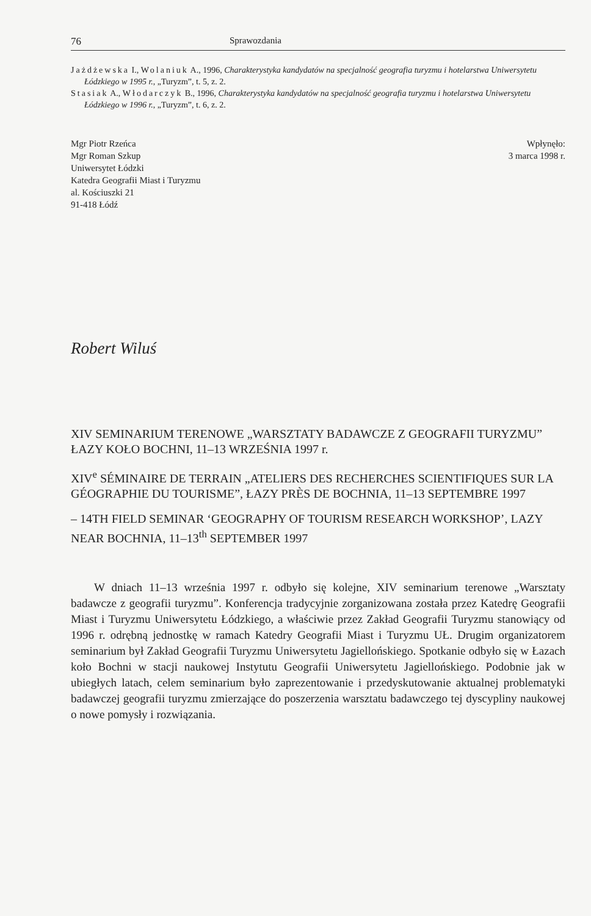76 Sprawozdania
Jażdżewska I., Wolaniuk A., 1996, Charakterystyka kandydatów na specjalność geografia turyzmu i hotelarstwa Uniwersytetu Łódzkiego w 1995 r., „Turyzm”, t. 5, z. 2.
Stasiak A., Włodarczyk B., 1996, Charakterystyka kandydatów na specjalność geografia turyzmu i hotelarstwa Uniwersytetu Łódzkiego w 1996 r., „Turyzm”, t. 6, z. 2.
Mgr Piotr Rzeńca
Mgr Roman Szkup
Uniwersytet Łódzki
Katedra Geografii Miast i Turyzmu
al. Kościuszki 21
91-418 Łódź
Wpłynęło:
3 marca 1998 r.
Robert Wiluś
XIV SEMINARIUM TERENOWE „WARSZTATY BADAWCZE Z GEOGRAFII TURYZMU” ŁAZY KOŁO BOCHNI, 11–13 WRZEŚNIA 1997 r.
XIV<sup>e</sup> SÉMINAIRE DE TERRAIN „ATELIERS DES RECHERCHES SCIENTIFIQUES SUR LA GÉOGRAPHIE DU TOURISME”, ŁAZY PRÈS DE BOCHNIA, 11–13 SEPTEMBRE 1997
– 14TH FIELD SEMINAR ‘GEOGRAPHY OF TOURISM RESEARCH WORKSHOP’, LAZY NEAR BOCHNIA, 11–13<sup>th</sup> SEPTEMBER 1997
W dniach 11–13 września 1997 r. odbyło się kolejne, XIV seminarium terenowe „Warsztaty badawcze z geografii turyzmu”. Konferencja tradycyjnie zorganizowana została przez Katedrę Geografii Miast i Turyzmu Uniwersytetu Łódzkiego, a właściwie przez Zakład Geografii Turyzmu stanowiący od 1996 r. odrębną jednostkę w ramach Katedry Geografii Miast i Turyzmu UŁ. Drugim organizatorem seminarium był Zakład Geografii Turyzmu Uniwersytetu Jagiellońskiego. Spotkanie odbyło się w Łazach koło Bochni w stacji naukowej Instytutu Geografii Uniwersytetu Jagiellońskiego. Podobnie jak w ubiegłych latach, celem seminarium było zaprezentowanie i przedyskutowanie aktualnej problematyki badawczej geografii turyzmu zmierzające do poszerzenia warsztatu badawczego tej dyscypliny naukowej o nowe pomysły i rozwiązania.